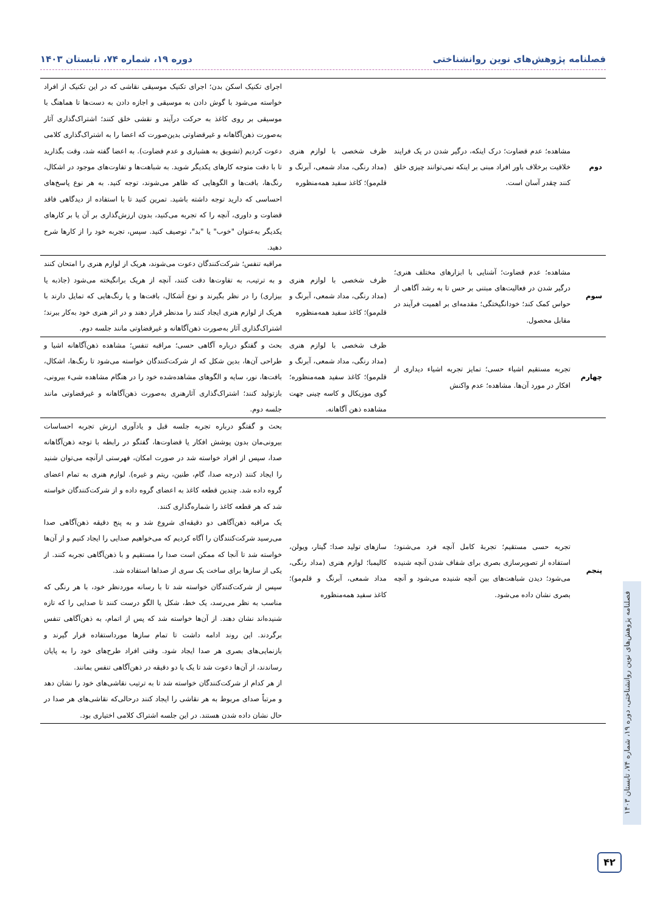فصلنامه پژوهش‌های نوین روانشناختی دوره ۱۹، شماره ۷۴، تابستان ۱۴۰۳
| دوم | مشاهده؛ عدم قضاوت؛ درک اینکه، درگیر شدن در یک فرایند خلاقیت برخلاف باور افراد مبنی بر اینکه نمی‌توانند چیزی خلق کنند چقدر آسان است. | ظرف شخصی با لوازم هنری (مداد رنگی، مداد شمعی، آبرنگ و قلم‌مو)؛ کاغذ سفید همه‌منظوره | اجرای تکنیک اسکن بدن؛ اجرای تکنیک موسیقی نقاشی که در این تکنیک از افراد خواسته می‌شود با گوش دادن به موسیقی و اجازه دادن به دست‌ها تا هماهنگ با موسیقی بر روی کاغذ به حرکت درآیند و نقشی خلق کنند؛ اشتراک‌گذاری آثار به‌صورت ذهن‌آگاهانه و غیرقضاوتی بدین‌صورت که اعضا را به اشتراک‌گذاری کلامی دعوت کردیم (تشویق به هشیاری و عدم قضاوت). به اعضا گفته شد، وقت بگذارید تا با دقت متوجه کارهای یکدیگر شوید. به شباهت‌ها و تفاوت‌های موجود در اشکال، رنگ‌ها، بافت‌ها و الگوهایی که ظاهر می‌شوند، توجه کنید. به هر نوع پاسخ‌های احساسی که دارید توجه داشته باشید. تمرین کنید تا با استفاده از دیدگاهی فاقد قضاوت و داوری، آنچه را که تجربه می‌کنید، بدون ارزش‌گذاری بر آن یا بر کارهای یکدیگر به‌عنوان "خوب" یا "بد"، توصیف کنید. سپس، تجربه خود را از کارها شرح دهید. |
| سوم | مشاهده؛ عدم قضاوت؛ آشنایی با ابزارهای مختلف هنری؛ درگیر شدن در فعالیت‌های مبتنی بر حس تا به رشد آگاهی از حواس کمک کند؛ خودانگیختگی؛ مقدمه‌ای بر اهمیت فرآیند در مقابل محصول. | ظرف شخصی با لوازم هنری (مداد رنگی، مداد شمعی، آبرنگ و قلم‌مو)؛ کاغذ سفید همه‌منظوره | مراقبه تنفس؛ شرکت‌کنندگان دعوت می‌شوند، هریک از لوازم هنری را امتحان کنند و به ترتیب، به تفاوت‌ها دقت کنند، آنچه از هریک برانگیخته می‌شود (جاذبه یا بیزاری) را در نظر بگیرند و نوع اَشکال، بافت‌ها و یا رنگ‌هایی که تمایل دارند با هریک از لوازم هنری ایجاد کنند را مدنظر قرار دهند و در اثر هنری خود به‌کار ببرند؛ اشتراک‌گذاری آثار به‌صورت ذهن‌آگاهانه و غیرقضاوتی مانند جلسه دوم. |
| چهارم | تجربه مستقیم اشیاء حسی؛ تمایز تجربه اشیاء دیداری از افکار در مورد آن‌ها. مشاهده؛ عدم واکنش | ظرف شخصی با لوازم هنری (مداد رنگی، مداد شمعی، آبرنگ و قلم‌مو)؛ کاغذ سفید همه‌منظوره؛ گوی موزیکال و کاسه چینی جهت مشاهده ذهن آگاهانه. | بحث و گفتگو درباره آگاهی حسی؛ مراقبه تنفس؛ مشاهده ذهن‌آگاهانه اشیا و طراحی آن‌ها، بدین شکل که از شرکت‌کنندگان خواسته می‌شود تا رنگ‌ها، اشکال، بافت‌ها، نور، سایه و الگوهای مشاهده‌شده خود را در هنگام مشاهده شیء بیرونی، بازتولید کنند؛ اشتراک‌گذاری آثارهنری به‌صورت ذهن‌آگاهانه و غیرقضاوتی مانند جلسه دوم. |
| پنجم | تجربه حسی مستقیم؛ تجربهٔ کامل آنچه فرد می‌شنود؛ استفاده از تصویرسازی بصری برای شفاف شدن آنچه شنیده می‌شود؛ دیدن شباهت‌های بین آنچه شنیده می‌شود و آنچه بصری نشان داده می‌شود. | سازهای تولید صدا: گیتار، ویولن، کالیمبا؛ لوازم هنری (مداد رنگی، مداد شمعی، آبرنگ و قلم‌مو)؛ کاغذ سفید همه‌منظوره | بحث و گفتگو درباره تجربه جلسه قبل و یادآوری ارزش تجربه احساسات بیرونی‌مان بدون پوشش افکار یا قضاوت‌ها، گفتگو در رابطه با توجه ذهن‌آگاهانه صدا، سپس از افراد خواسته شد در صورت امکان، فهرستی ازآنچه می‌توان شنید را ایجاد کنند (درجه صدا، گام، طنین، ریتم و غیره). لوازم هنری به تمام اعضای گروه داده شد. چندین قطعه کاغذ به اعضای گروه داده و از شرکت‌کنندگان خواسته شد که هر قطعه کاغذ را شماره‌گذاری کنند. یک مراقبه ذهن‌آگاهی دو دقیقه‌ای شروع شد و به پنج دقیقه ذهن‌آگاهی صدا می‌رسید شرکت‌کنندگان را آگاه کردیم که می‌خواهیم صدایی را ایجاد کنیم و از آن‌ها خواسته شد تا آنجا که ممکن است صدا را مستقیم و با ذهن‌آگاهی تجربه کنند. از یکی از سازها برای ساخت یک سری از صداها استفاده شد. سپس از شرکت‌کنندگان خواسته شد تا با رسانه موردنظر خود، با هر رنگی که مناسب به نظر می‌رسد، یک خط، شکل یا الگو درست کنند تا صدایی را که تازه شنیده‌اند نشان دهند. از آن‌ها خواسته شد که پس از اتمام، به ذهن‌آگاهی تنفس برگردند. این روند ادامه داشت تا تمام سازها مورداستفاده قرار گیرند و بازنمایی‌های بصری هر صدا ایجاد شود. وقتی افراد طرح‌های خود را به پایان رساندند، از آن‌ها دعوت شد تا یک یا دو دقیقه در ذهن‌آگاهی تنفس بمانند. از هر کدام از شرکت‌کنندگان خواسته شد تا به ترتیب نقاشی‌های خود را نشان دهد و مرتباً صدای مربوط به هر نقاشی را ایجاد کنند درحالی‌که نقاشی‌های هر صدا در حال نشان داده شدن هستند. در این جلسه اشتراک کلامی اختیاری بود. |
فصلنامه پژوهش‌های نوین روانشناختی، دوره ۱۹، شماره ۷۴، تابستان ۱۴۰۳
۴۲